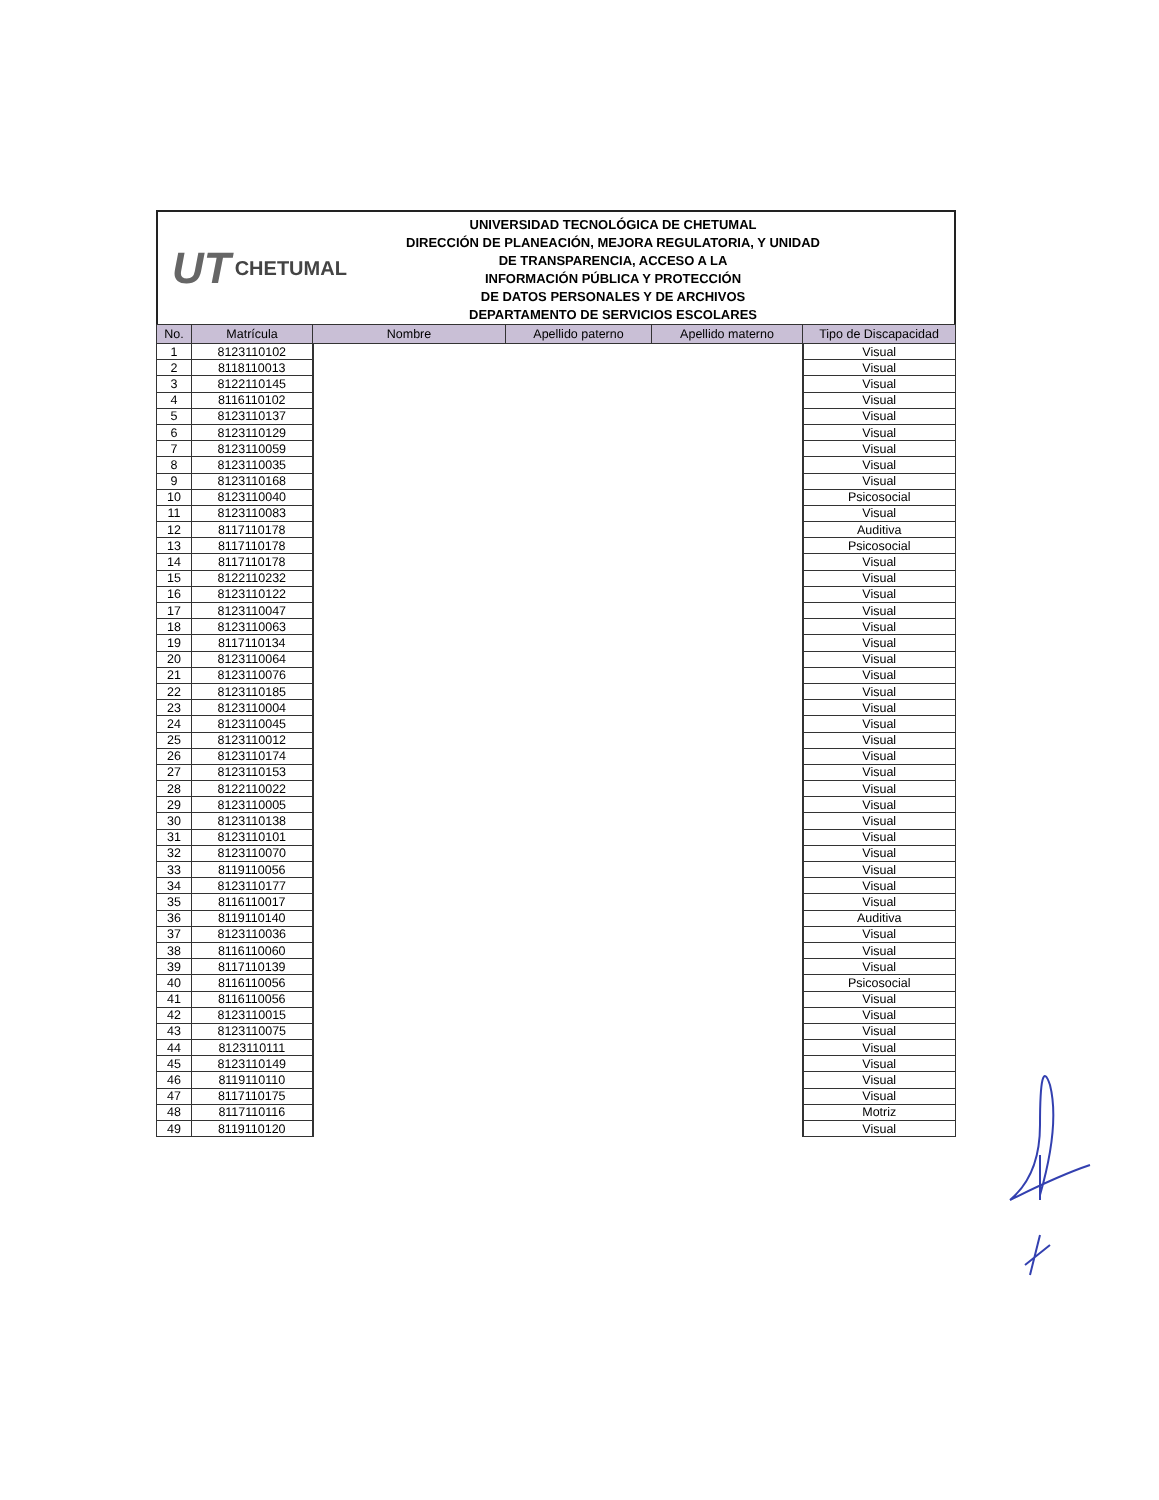UT CHETUMAL
UNIVERSIDAD TECNOLÓGICA DE CHETUMAL
DIRECCIÓN DE PLANEACIÓN, MEJORA REGULATORIA, Y UNIDAD
DE TRANSPARENCIA, ACCESO A LA
INFORMACIÓN PÚBLICA Y PROTECCIÓN
DE DATOS PERSONALES Y DE ARCHIVOS
DEPARTAMENTO DE SERVICIOS ESCOLARES
| No. | Matrícula | Nombre | Apellido paterno | Apellido materno | Tipo de Discapacidad |
| --- | --- | --- | --- | --- | --- |
| 1 | 8123110102 | | | | Visual |
| 2 | 8118110013 | | | | Visual |
| 3 | 8122110145 | | | | Visual |
| 4 | 8116110102 | | | | Visual |
| 5 | 8123110137 | | | | Visual |
| 6 | 8123110129 | | | | Visual |
| 7 | 8123110059 | | | | Visual |
| 8 | 8123110035 | | | | Visual |
| 9 | 8123110168 | | | | Visual |
| 10 | 8123110040 | | | | Psicosocial |
| 11 | 8123110083 | | | | Visual |
| 12 | 8117110178 | | | | Auditiva |
| 13 | 8117110178 | | | | Psicosocial |
| 14 | 8117110178 | | | | Visual |
| 15 | 8122110232 | | | | Visual |
| 16 | 8123110122 | | | | Visual |
| 17 | 8123110047 | | | | Visual |
| 18 | 8123110063 | | | | Visual |
| 19 | 8117110134 | | | | Visual |
| 20 | 8123110064 | | | | Visual |
| 21 | 8123110076 | | | | Visual |
| 22 | 8123110185 | | | | Visual |
| 23 | 8123110004 | | | | Visual |
| 24 | 8123110045 | | | | Visual |
| 25 | 8123110012 | | | | Visual |
| 26 | 8123110174 | | | | Visual |
| 27 | 8123110153 | | | | Visual |
| 28 | 8122110022 | | | | Visual |
| 29 | 8123110005 | | | | Visual |
| 30 | 8123110138 | | | | Visual |
| 31 | 8123110101 | | | | Visual |
| 32 | 8123110070 | | | | Visual |
| 33 | 8119110056 | | | | Visual |
| 34 | 8123110177 | | | | Visual |
| 35 | 8116110017 | | | | Visual |
| 36 | 8119110140 | | | | Auditiva |
| 37 | 8123110036 | | | | Visual |
| 38 | 8116110060 | | | | Visual |
| 39 | 8117110139 | | | | Visual |
| 40 | 8116110056 | | | | Psicosocial |
| 41 | 8116110056 | | | | Visual |
| 42 | 8123110015 | | | | Visual |
| 43 | 8123110075 | | | | Visual |
| 44 | 8123110111 | | | | Visual |
| 45 | 8123110149 | | | | Visual |
| 46 | 8119110110 | | | | Visual |
| 47 | 8117110175 | | | | Visual |
| 48 | 8117110116 | | | | Motriz |
| 49 | 8119110120 | | | | Visual |